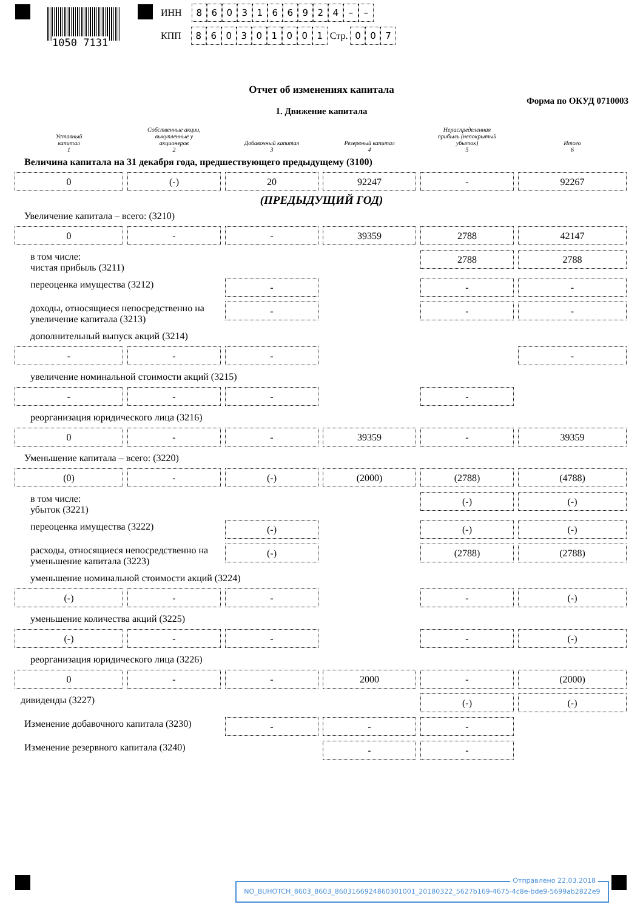1050 7131
ИНН 8603166924 – –
КПП 860301001 Стр. 007
Отчет об изменениях капитала
Форма по ОКУД 0710003
1. Движение капитала
Уставный
капитал
1
Собственные акции,
выкупленные у
акционеров
2
Добавочный капитал
3
Резервный капитал
4
Нераспределенная
прибыль (непокрытый
убыток)
5
Итого
6
Величина капитала на 31 декабря года, предшествующего предыдущему (3100)
0
(-)
20
92247
-
92267
(ПРЕДЫДУЩИЙ ГОД)
Увеличение капитала – всего: (3210)
0
-
-
39359
2788
42147
в том числе:
чистая прибыль (3211)
2788
2788
переоценка имущества (3212)
-
-
-
доходы, относящиеся непосредственно на увеличение капитала (3213)
-
-
-
дополнительный выпуск акций (3214)
-
-
-
-
увеличение номинальной стоимости акций (3215)
-
-
-
-
реорганизация юридического лица (3216)
0
-
-
39359
-
39359
Уменьшение капитала – всего: (3220)
(0)
-
(-)
(2000)
(2788)
(4788)
в том числе:
убыток (3221)
(-)
(-)
переоценка имущества (3222)
(-)
(-)
(-)
расходы, относящиеся непосредственно на уменьшение капитала (3223)
(-)
(2788)
(2788)
уменьшение номинальной стоимости акций (3224)
(-)
-
-
-
(-)
уменьшение количества акций (3225)
(-)
-
-
-
(-)
реорганизация юридического лица (3226)
0
-
-
2000
-
(2000)
дивиденды (3227)
(-)
(-)
Изменение добавочного капитала (3230)
-
-
-
Изменение резервного капитала (3240)
-
-
Отправлено 22.03.2018
NO_BUHOTCH_8603_8603_8603166924860301001_20180322_5627b169-4675-4c8e-bde9-5699ab2822e9